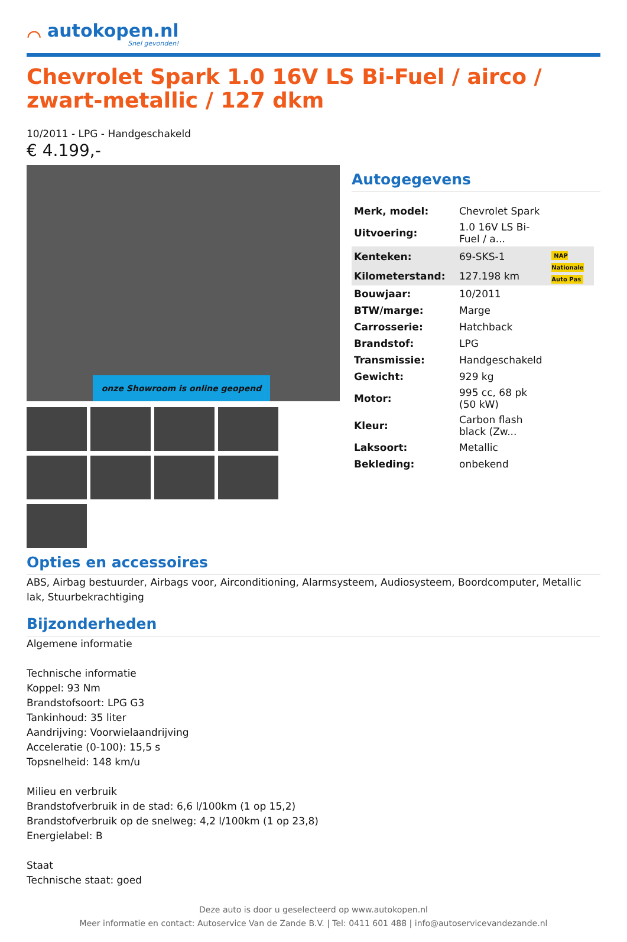⌒
autokopen.nl
Snel gevonden!
Chevrolet Spark 1.0 16V LS Bi-Fuel / airco / zwart-metallic / 127 dkm
10/2011 - LPG - Handgeschakeld
€ 4.199,-
onze Showroom is online geopend
Autogegevens
| Merk, model: | Chevrolet Spark | |
| Uitvoering: | 1.0 16V LS Bi-Fuel / a... | |
| Kenteken: | 69-SKS-1 | NAP Nationale Auto Pas |
| Kilometerstand: | 127.198 km | |
| Bouwjaar: | 10/2011 | |
| BTW/marge: | Marge | |
| Carrosserie: | Hatchback | |
| Brandstof: | LPG | |
| Transmissie: | Handgeschakeld | |
| Gewicht: | 929 kg | |
| Motor: | 995 cc, 68 pk (50 kW) | |
| Kleur: | Carbon flash black (Zw... | |
| Laksoort: | Metallic | |
| Bekleding: | onbekend | |
Opties en accessoires
ABS, Airbag bestuurder, Airbags voor, Airconditioning, Alarmsysteem, Audiosysteem, Boordcomputer, Metallic lak, Stuurbekrachtiging
Bijzonderheden
Algemene informatie
Technische informatie
Koppel: 93 Nm
Brandstofsoort: LPG G3
Tankinhoud: 35 liter
Aandrijving: Voorwielaandrijving
Acceleratie (0-100): 15,5 s
Topsnelheid: 148 km/u
Milieu en verbruik
Brandstofverbruik in de stad: 6,6 l/100km (1 op 15,2)
Brandstofverbruik op de snelweg: 4,2 l/100km (1 op 23,8)
Energielabel: B
Staat
Technische staat: goed
Deze auto is door u geselecteerd op www.autokopen.nl
Meer informatie en contact: Autoservice Van de Zande B.V. | Tel: 0411 601 488 | info@autoservicevandezande.nl